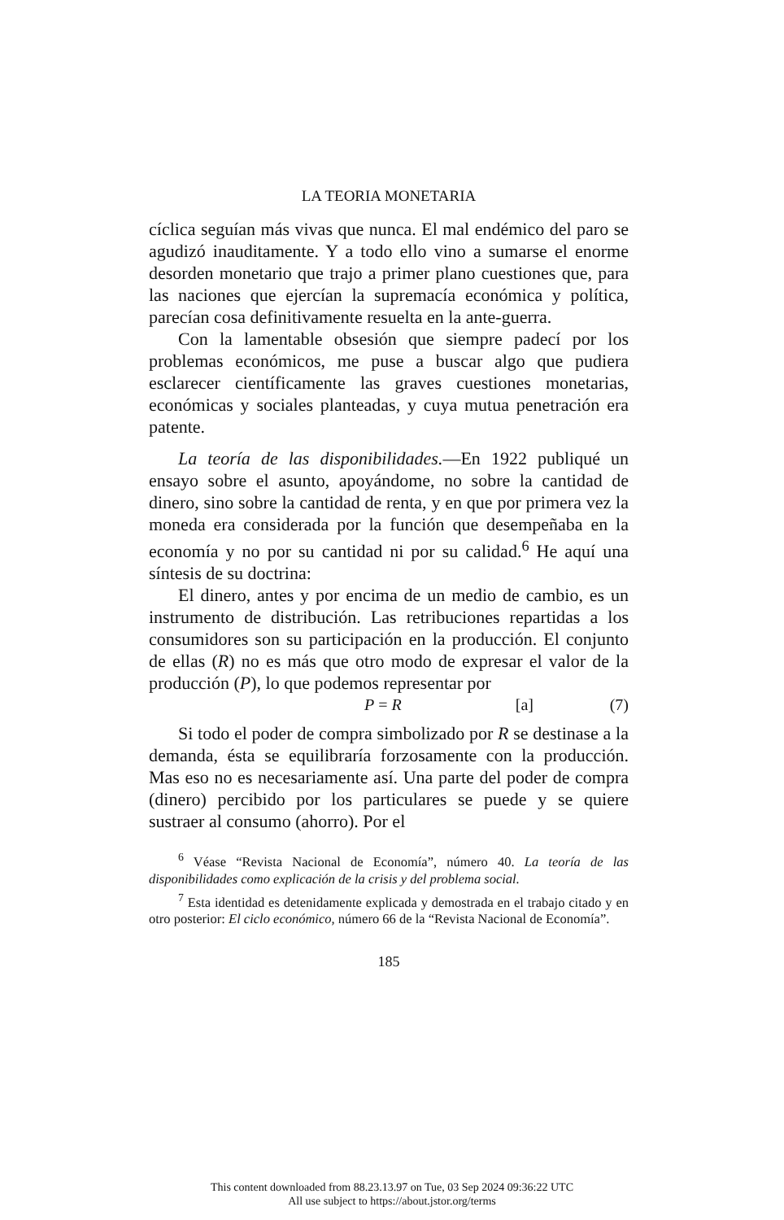LA TEORIA MONETARIA
cíclica seguían más vivas que nunca. El mal endémico del paro se agudizó inauditamente. Y a todo ello vino a sumarse el enorme desorden monetario que trajo a primer plano cuestiones que, para las naciones que ejercían la supremacía económica y política, parecían cosa definitivamente resuelta en la ante-guerra.
Con la lamentable obsesión que siempre padecí por los problemas económicos, me puse a buscar algo que pudiera esclarecer científicamente las graves cuestiones monetarias, económicas y sociales planteadas, y cuya mutua penetración era patente.
La teoría de las disponibilidades.—En 1922 publiqué un ensayo sobre el asunto, apoyándome, no sobre la cantidad de dinero, sino sobre la cantidad de renta, y en que por primera vez la moneda era considerada por la función que desempeñaba en la economía y no por su cantidad ni por su calidad.<sup>6</sup> He aquí una síntesis de su doctrina:
El dinero, antes y por encima de un medio de cambio, es un instrumento de distribución. Las retribuciones repartidas a los consumidores son su participación en la producción. El conjunto de ellas (R) no es más que otro modo de expresar el valor de la producción (P), lo que podemos representar por
P = R [a] (7)
Si todo el poder de compra simbolizado por R se destinase a la demanda, ésta se equilibraría forzosamente con la producción. Mas eso no es necesariamente así. Una parte del poder de compra (dinero) percibido por los particulares se puede y se quiere sustraer al consumo (ahorro). Por el
<sup>6</sup> Véase “Revista Nacional de Economía”, número 40. La teoría de las disponibilidades como explicación de la crisis y del problema social.
<sup>7</sup> Esta identidad es detenidamente explicada y demostrada en el trabajo citado y en otro posterior: El ciclo económico, número 66 de la “Revista Nacional de Economía”.
185
This content downloaded from 88.23.13.97 on Tue, 03 Sep 2024 09:36:22 UTC
All use subject to https://about.jstor.org/terms